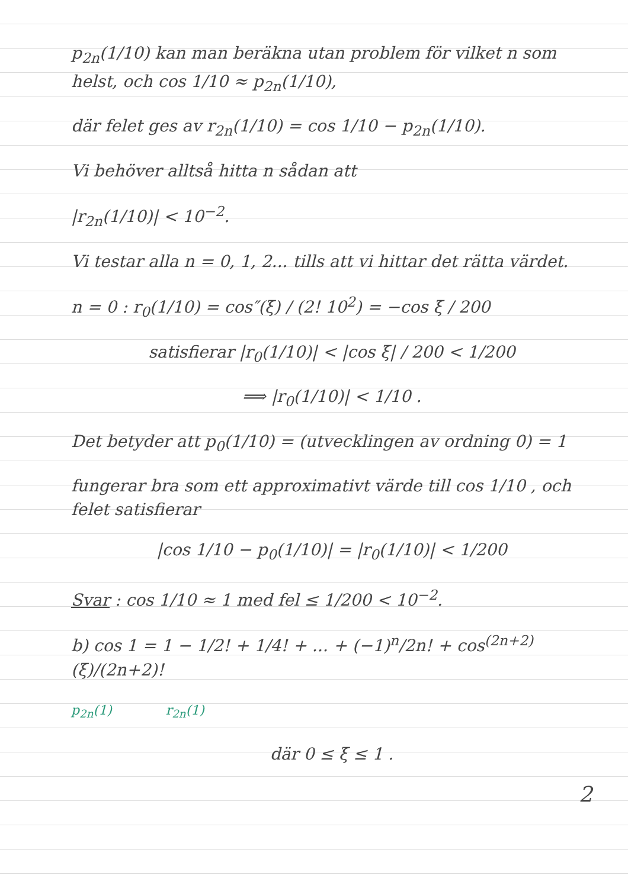p<sub>2n</sub>(1/10) kan man beräkna utan problem för vilket n som helst, och cos 1/10 ≈ p<sub>2n</sub>(1/10),
där felet ges av r<sub>2n</sub>(1/10) = cos 1/10 − p<sub>2n</sub>(1/10).
Vi behöver alltså hitta n sådan att
|r<sub>2n</sub>(1/10)| < 10<sup>−2</sup>.
Vi testar alla n = 0, 1, 2... tills att vi hittar det rätta värdet.
n = 0 : r<sub>0</sub>(1/10) = cos″(ξ) / (2! 10<sup>2</sup>) = −cos ξ / 200
satisfierar |r<sub>0</sub>(1/10)| < |cos ξ| / 200 < 1/200
⟹ |r<sub>0</sub>(1/10)| < 1/10 .
Det betyder att p<sub>0</sub>(1/10) = (utvecklingen av ordning 0) = 1
fungerar bra som ett approximativt värde till cos 1/10 , och felet satisfierar
|cos 1/10 − p<sub>0</sub>(1/10)| = |r<sub>0</sub>(1/10)| < 1/200
Svar : cos 1/10 ≈ 1 med fel ≤ 1/200 < 10<sup>−2</sup>.
b) cos 1 = 1 − 1/2! + 1/4! + ... + (−1)<sup>n</sup>/2n! + cos<sup>(2n+2)</sup>(ξ)/(2n+2)!
p<sub>2n</sub>(1) r<sub>2n</sub>(1)
där 0 ≤ ξ ≤ 1 .
2